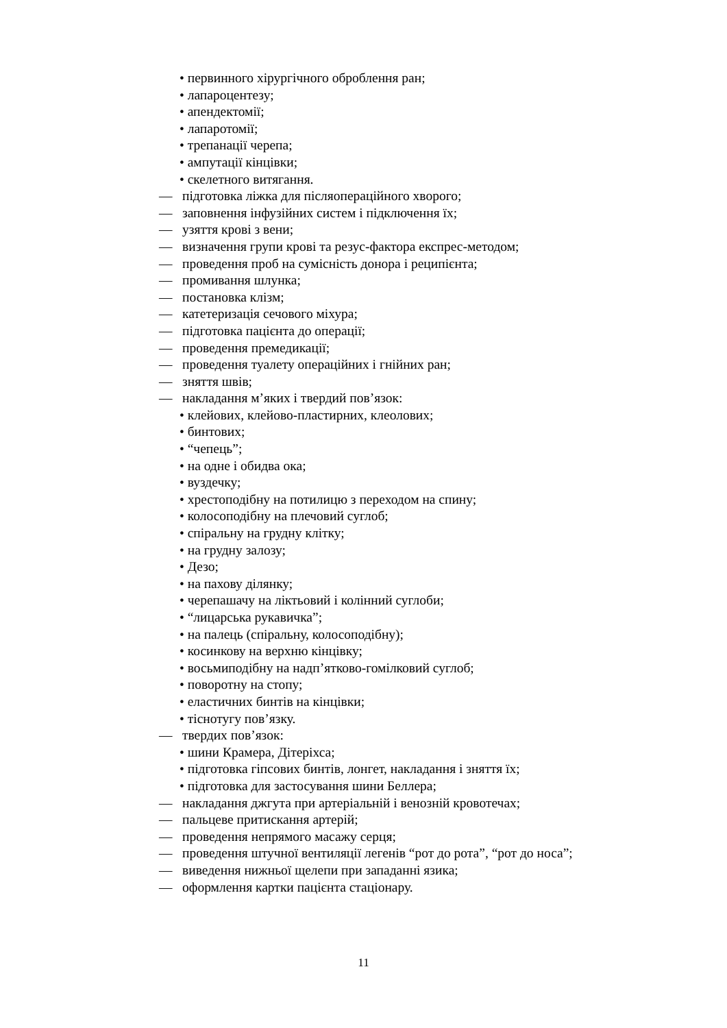• первинного хірургічного оброблення ран;
• лапароцентезу;
• апендектомії;
• лапаротомії;
• трепанації черепа;
• ампутації кінцівки;
• скелетного витягання.
— підготовка ліжка для післяопераційного хворого;
— заповнення інфузійних систем і підключення їх;
— узяття крові з вени;
— визначення групи крові та резус-фактора експрес-методом;
— проведення проб на сумісність донора і реципієнта;
— промивання шлунка;
— постановка клізм;
— катетеризація сечового міхура;
— підготовка пацієнта до операції;
— проведення премедикації;
— проведення туалету операційних і гнійних ран;
— зняття швів;
— накладання м’яких і твердий пов’язок:
• клейових, клейово-пластирних, клеолових;
• бинтових;
• “чепець”;
• на одне і обидва ока;
• вуздечку;
• хрестоподібну на потилицю з переходом на спину;
• колосоподібну на плечовий суглоб;
• спіральну на грудну клітку;
• на грудну залозу;
• Дезо;
• на пахову ділянку;
• черепашачу на ліктьовий і колінний суглоби;
• “лицарська рукавичка”;
• на палець (спіральну, колосоподібну);
• косинкову на верхню кінцівку;
• восьмиподібну на надп’ятково-гомілковий суглоб;
• поворотну на стопу;
• еластичних бинтів на кінцівки;
• тіснотугу пов’язку.
— твердих пов’язок:
• шини Крамера, Дітеріхса;
• підготовка гіпсових бинтів, лонгет, накладання і зняття їх;
• підготовка для застосування шини Беллера;
— накладання джгута при артеріальній і венозній кровотечах;
— пальцеве притискання артерій;
— проведення непрямого масажу серця;
— проведення штучної вентиляції легенів “рот до рота”, “рот до носа”;
— виведення нижньої щелепи при западанні язика;
— оформлення картки пацієнта стаціонару.
11